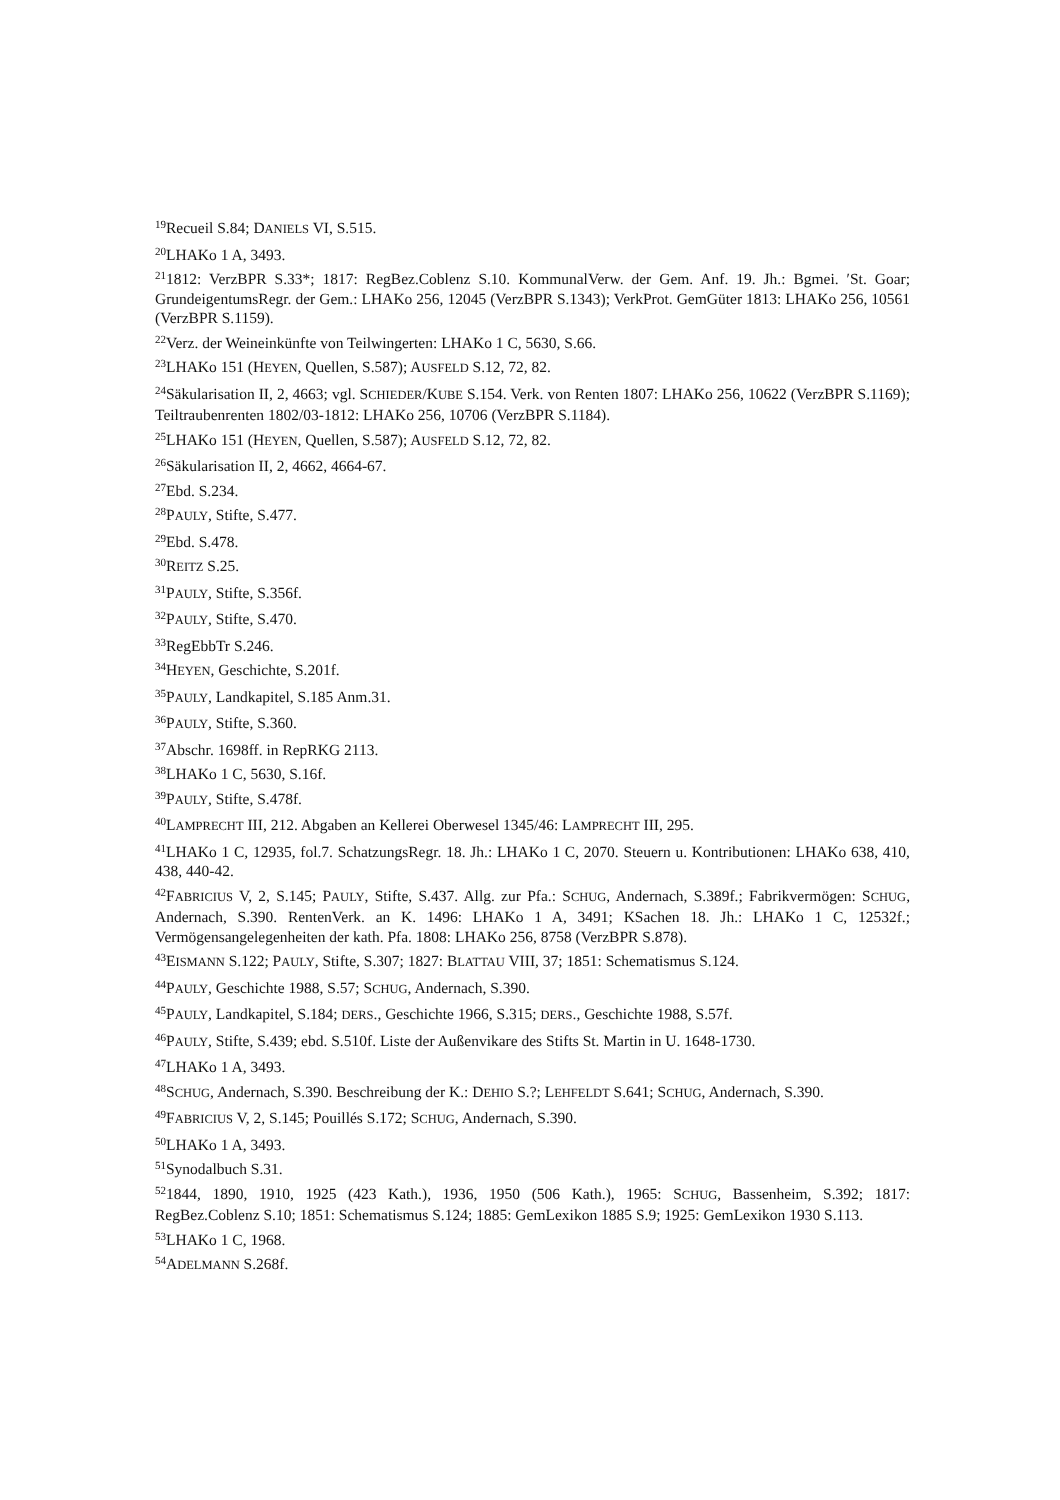<sup>19</sup> Recueil S.84; DANIELS VI, S.515.
<sup>20</sup> LHAKo 1 A, 3493.
<sup>21</sup> 1812: VerzBPR S.33*; 1817: RegBez.Coblenz S.10. KommunalVerw. der Gem. Anf. 19. Jh.: Bgmei. ′St. Goar; GrundeigentumsRegr. der Gem.: LHAKo 256, 12045 (VerzBPR S.1343); VerkProt. GemGüter 1813: LHAKo 256, 10561 (VerzBPR S.1159).
<sup>22</sup> Verz. der Weineinkünfte von Teilwingerten: LHAKo 1 C, 5630, S.66.
<sup>23</sup> LHAKo 151 (HEYEN, Quellen, S.587); AUSFELD S.12, 72, 82.
<sup>24</sup>Säkularisation II, 2, 4663; vgl. SCHIEDER/KUBE S.154. Verk. von Renten 1807: LHAKo 256, 10622 (VerzBPR S.1169); Teiltraubenrenten 1802/03-1812: LHAKo 256, 10706 (VerzBPR S.1184).
<sup>25</sup> LHAKo 151 (HEYEN, Quellen, S.587); AUSFELD S.12, 72, 82.
<sup>26</sup>Säkularisation II, 2, 4662, 4664-67.
<sup>27</sup> Ebd. S.234.
<sup>28</sup>PAULY, Stifte, S.477.
<sup>29</sup> Ebd. S.478.
<sup>30</sup> REITZ S.25.
<sup>31</sup>PAULY, Stifte, S.356f.
<sup>32</sup>PAULY, Stifte, S.470.
<sup>33</sup> RegEbbTr S.246.
<sup>34</sup>HEYEN, Geschichte, S.201f.
<sup>35</sup>PAULY, Landkapitel, S.185 Anm.31.
<sup>36</sup>PAULY, Stifte, S.360.
<sup>37</sup> Abschr. 1698ff. in RepRKG 2113.
<sup>38</sup> LHAKo 1 C, 5630, S.16f.
<sup>39</sup>PAULY, Stifte, S.478f.
<sup>40</sup> LAMPRECHT III, 212. Abgaben an Kellerei Oberwesel 1345/46: LAMPRECHT III, 295.
<sup>41</sup> LHAKo 1 C, 12935, fol.7. SchatzungsRegr. 18. Jh.: LHAKo 1 C, 2070. Steuern u. Kontributionen: LHAKo 638, 410, 438, 440-42.
<sup>42</sup>FABRICIUS V, 2, S.145; PAULY, Stifte, S.437. Allg. zur Pfa.: SCHUG, Andernach, S.389f.; Fabrikvermögen: SCHUG, Andernach, S.390. RentenVerk. an K. 1496: LHAKo 1 A, 3491; KSachen 18. Jh.: LHAKo 1 C, 12532f.; Vermögensangelegenheiten der kath. Pfa. 1808: LHAKo 256, 8758 (VerzBPR S.878).
<sup>43</sup> EISMANN S.122; PAULY, Stifte, S.307; 1827: BLATTAU VIII, 37; 1851: Schematismus S.124.
<sup>44</sup>PAULY, Geschichte 1988, S.57; SCHUG, Andernach, S.390.
<sup>45</sup>PAULY, Landkapitel, S.184; DERS., Geschichte 1966, S.315; DERS., Geschichte 1988, S.57f.
<sup>46</sup>PAULY, Stifte, S.439; ebd. S.510f. Liste der Außenvikare des Stifts St. Martin in U. 1648-1730.
<sup>47</sup> LHAKo 1 A, 3493.
<sup>48</sup>SCHUG, Andernach, S.390. Beschreibung der K.: DEHIO S.?; LEHFELDT S.641; SCHUG, Andernach, S.390.
<sup>49</sup>FABRICIUS V, 2, S.145; Pouillés S.172; SCHUG, Andernach, S.390.
<sup>50</sup> LHAKo 1 A, 3493.
<sup>51</sup> Synodalbuch S.31.
<sup>52</sup> 1844, 1890, 1910, 1925 (423 Kath.), 1936, 1950 (506 Kath.), 1965: SCHUG, Bassenheim, S.392; 1817: RegBez.Coblenz S.10; 1851: Schematismus S.124; 1885: GemLexikon 1885 S.9; 1925: GemLexikon 1930 S.113.
<sup>53</sup> LHAKo 1 C, 1968.
<sup>54</sup> ADELMANN S.268f.